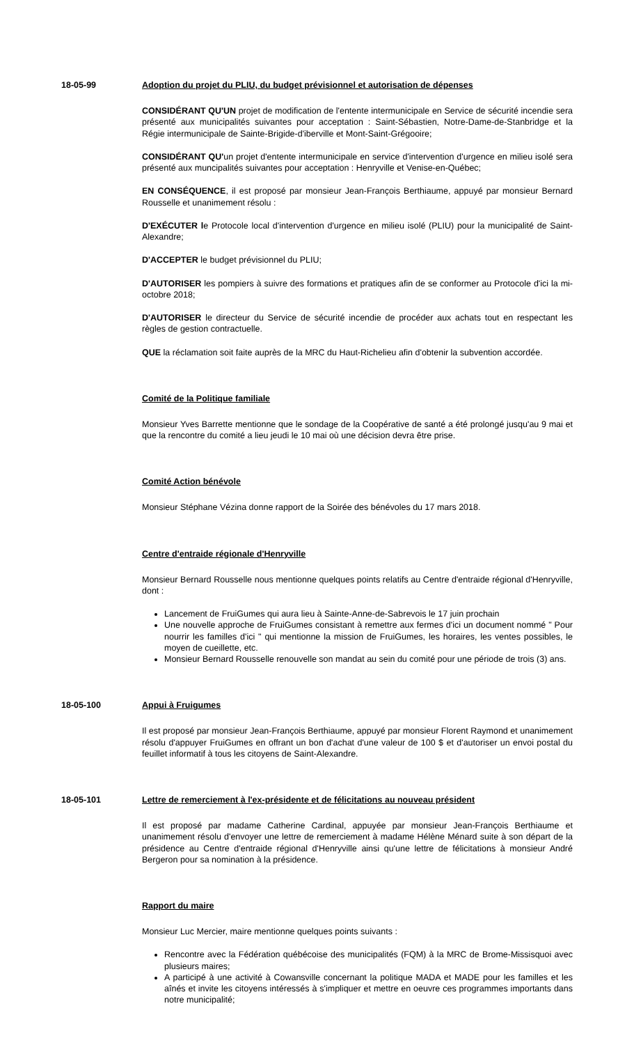18-05-99 Adoption du projet du PLIU, du budget prévisionnel et autorisation de dépenses
CONSIDÉRANT QU'UN projet de modification de l'entente intermunicipale en Service de sécurité incendie sera présenté aux municipalités suivantes pour acceptation : Saint-Sébastien, Notre-Dame-de-Stanbridge et la Régie intermunicipale de Sainte-Brigide-d'iberville et Mont-Saint-Grégooire;
CONSIDÉRANT QU'un projet d'entente intermunicipale en service d'intervention d'urgence en milieu isolé sera présenté aux muncipalités suivantes pour acceptation : Henryville et Venise-en-Québec;
EN CONSÉQUENCE, il est proposé par monsieur Jean-François Berthiaume, appuyé par monsieur Bernard Rousselle et unanimement résolu :
D'EXÉCUTER le Protocole local d'intervention d'urgence en milieu isolé (PLIU) pour la municipalité de Saint-Alexandre;
D'ACCEPTER le budget prévisionnel du PLIU;
D'AUTORISER les pompiers à suivre des formations et pratiques afin de se conformer au Protocole d'ici la mi-octobre 2018;
D'AUTORISER le directeur du Service de sécurité incendie de procéder aux achats tout en respectant les règles de gestion contractuelle.
QUE la réclamation soit faite auprès de la MRC du Haut-Richelieu afin d'obtenir la subvention accordée.
Comité de la Politique familiale
Monsieur Yves Barrette mentionne que le sondage de la Coopérative de santé a été prolongé jusqu'au 9 mai et que la rencontre du comité a lieu jeudi le 10 mai où une décision devra être prise.
Comité Action bénévole
Monsieur Stéphane Vézina donne rapport de la Soirée des bénévoles du 17 mars 2018.
Centre d'entraide régionale d'Henryville
Monsieur Bernard Rousselle nous mentionne quelques points relatifs au Centre d'entraide régional d'Henryville, dont :
Lancement de FruiGumes qui aura lieu à Sainte-Anne-de-Sabrevois le 17 juin prochain
Une nouvelle approche de FruiGumes consistant à remettre aux fermes d'ici un document nommé " Pour nourrir les familles d'ici " qui mentionne la mission de FruiGumes, les horaires, les ventes possibles, le moyen de cueillette, etc.
Monsieur Bernard Rousselle renouvelle son mandat au sein du comité pour une période de trois (3) ans.
18-05-100 Appui à Fruigumes
Il est proposé par monsieur Jean-François Berthiaume, appuyé par monsieur Florent Raymond et unanimement résolu d'appuyer FruiGumes en offrant un bon d'achat d'une valeur de 100 $ et d'autoriser un envoi postal du feuillet informatif à tous les citoyens de Saint-Alexandre.
18-05-101 Lettre de remerciement à l'ex-présidente et de félicitations au nouveau président
Il est proposé par madame Catherine Cardinal, appuyée par monsieur Jean-François Berthiaume et unanimement résolu d'envoyer une lettre de remerciement à madame Hélène Ménard suite à son départ de la présidence au Centre d'entraide régional d'Henryville ainsi qu'une lettre de félicitations à monsieur André Bergeron pour sa nomination à la présidence.
Rapport du maire
Monsieur Luc Mercier, maire mentionne quelques points suivants :
Rencontre avec la Fédération québécoise des municipalités (FQM) à la MRC de Brome-Missisquoi avec plusieurs maires;
A participé à une activité à Cowansville concernant la politique MADA et MADE pour les familles et les aînés et invite les citoyens intéressés à s'impliquer et mettre en oeuvre ces programmes importants dans notre municipalité;